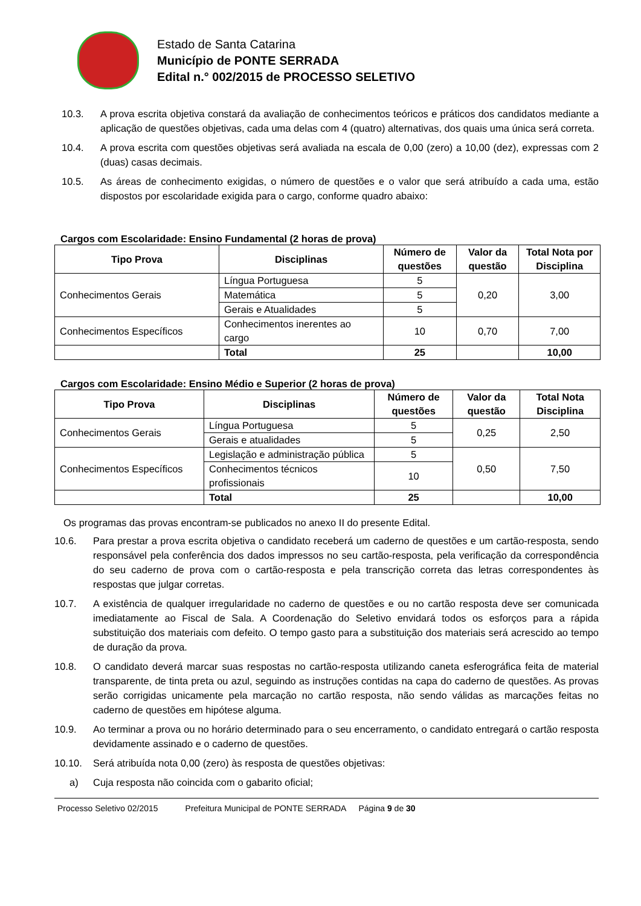Estado de Santa Catarina
Município de PONTE SERRADA
Edital n.° 002/2015 de PROCESSO SELETIVO
10.3. A prova escrita objetiva constará da avaliação de conhecimentos teóricos e práticos dos candidatos mediante a aplicação de questões objetivas, cada uma delas com 4 (quatro) alternativas, dos quais uma única será correta.
10.4. A prova escrita com questões objetivas será avaliada na escala de 0,00 (zero) a 10,00 (dez), expressas com 2 (duas) casas decimais.
10.5. As áreas de conhecimento exigidas, o número de questões e o valor que será atribuído a cada uma, estão dispostos por escolaridade exigida para o cargo, conforme quadro abaixo:
Cargos com Escolaridade: Ensino Fundamental (2 horas de prova)
| Tipo Prova | Disciplinas | Número de questões | Valor da questão | Total Nota por Disciplina |
| --- | --- | --- | --- | --- |
| Conhecimentos Gerais | Língua Portuguesa | 5 | 0,20 | 3,00 |
| | Matemática | 5 | | |
| | Gerais e Atualidades | 5 | | |
| Conhecimentos Específicos | Conhecimentos inerentes ao cargo | 10 | 0,70 | 7,00 |
| | Total | 25 | | 10,00 |
Cargos com Escolaridade: Ensino Médio e Superior (2 horas de prova)
| Tipo Prova | Disciplinas | Número de questões | Valor da questão | Total Nota Disciplina |
| --- | --- | --- | --- | --- |
| Conhecimentos Gerais | Língua Portuguesa | 5 | 0,25 | 2,50 |
| | Gerais e atualidades | 5 | | |
| Conhecimentos Específicos | Legislação e administração pública | 5 | 0,50 | 7,50 |
| | Conhecimentos técnicos profissionais | 10 | | |
| | Total | 25 | | 10,00 |
Os programas das provas encontram-se publicados no anexo II do presente Edital.
10.6. Para prestar a prova escrita objetiva o candidato receberá um caderno de questões e um cartão-resposta, sendo responsável pela conferência dos dados impressos no seu cartão-resposta, pela verificação da correspondência do seu caderno de prova com o cartão-resposta e pela transcrição correta das letras correspondentes às respostas que julgar corretas.
10.7. A existência de qualquer irregularidade no caderno de questões e ou no cartão resposta deve ser comunicada imediatamente ao Fiscal de Sala. A Coordenação do Seletivo envidará todos os esforços para a rápida substituição dos materiais com defeito. O tempo gasto para a substituição dos materiais será acrescido ao tempo de duração da prova.
10.8. O candidato deverá marcar suas respostas no cartão-resposta utilizando caneta esferográfica feita de material transparente, de tinta preta ou azul, seguindo as instruções contidas na capa do caderno de questões. As provas serão corrigidas unicamente pela marcação no cartão resposta, não sendo válidas as marcações feitas no caderno de questões em hipótese alguma.
10.9. Ao terminar a prova ou no horário determinado para o seu encerramento, o candidato entregará o cartão resposta devidamente assinado e o caderno de questões.
10.10. Será atribuída nota 0,00 (zero) às resposta de questões objetivas:
a) Cuja resposta não coincida com o gabarito oficial;
Processo Seletivo 02/2015 Prefeitura Municipal de PONTE SERRADA Página 9 de 30